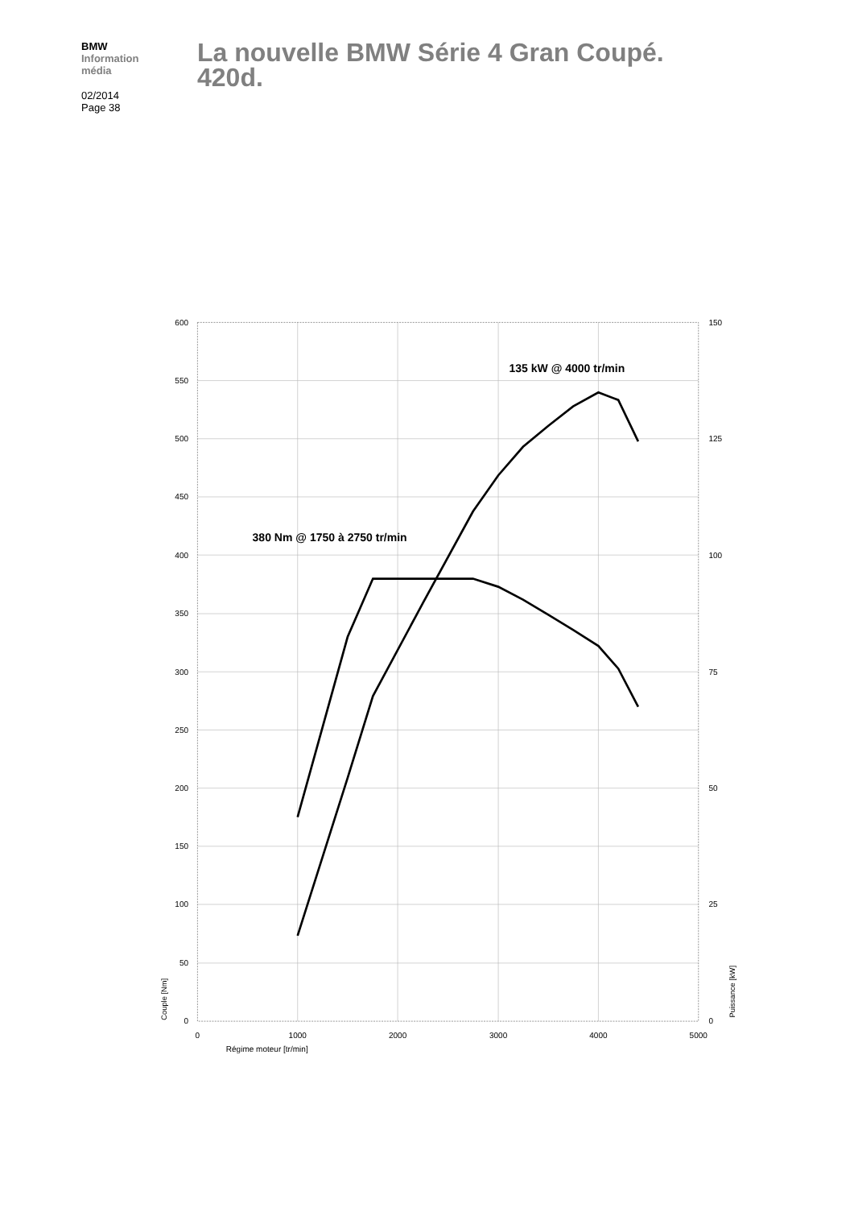BMW
Information
média
02/2014
Page 38
La nouvelle BMW Série 4 Gran Coupé.
420d.
600
550
500
450
400
350
300
250
200
150
100
50
0
150
125
100
75
50
25
0
0
1000
2000
3000
4000
5000
Régime moteur [tr/min]
Couple [Nm]
Puissance [kW]
135 kW @ 4000 tr/min
380 Nm @ 1750 à 2750 tr/min